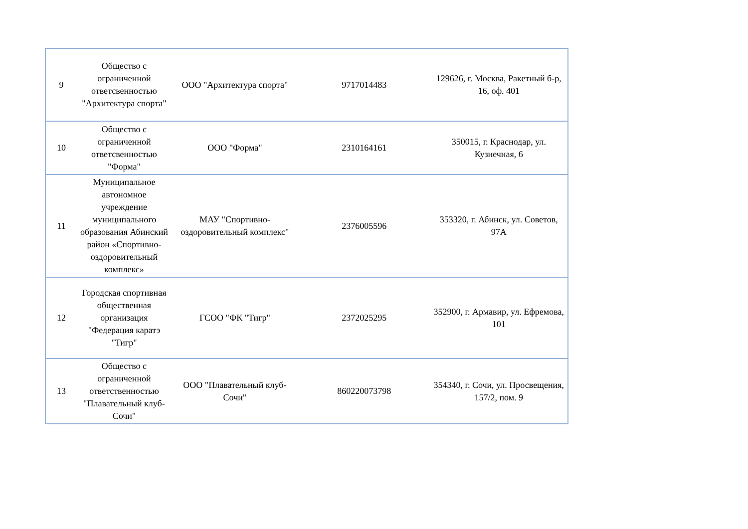| 9 | Общество с ограниченной ответсвенностью "Архитектура спорта" | ООО "Архитектура спорта" | 9717014483 | 129626, г. Москва, Ракетный б-р, 16, оф. 401 |
| 10 | Общество с ограниченной ответсвенностью "Форма" | ООО "Форма" | 2310164161 | 350015, г. Краснодар, ул. Кузнечная, 6 |
| 11 | Муниципальное автономное учреждение муниципального образования Абинский район «Спортивно-оздоровительный комплекс» | МАУ "Спортивно-оздоровительный комплекс" | 2376005596 | 353320, г. Абинск, ул. Советов, 97А |
| 12 | Городская спортивная общественная организация "Федерация каратэ "Тигр" | ГСОО "ФК "Тигр" | 2372025295 | 352900, г. Армавир, ул. Ефремова, 101 |
| 13 | Общество с ограниченной ответственностью "Плавательный клуб-Сочи" | ООО "Плавательный клуб-Сочи" | 860220073798 | 354340, г. Сочи, ул. Просвещения, 157/2, пом. 9 |